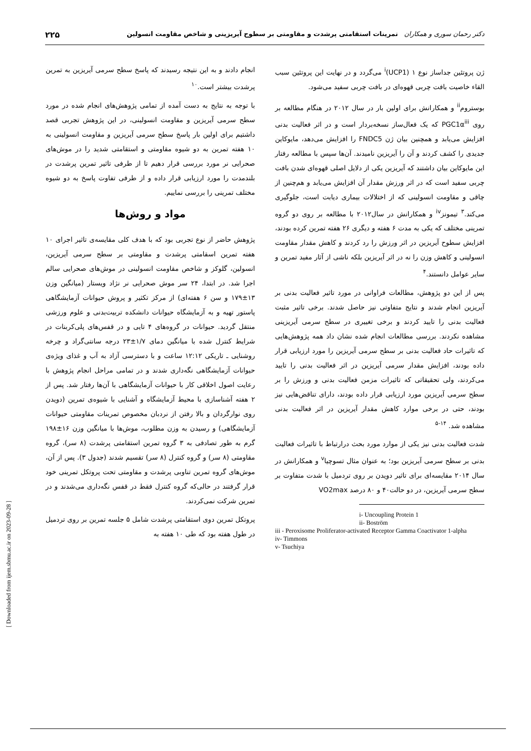دکتر رحمان سوری و همکاران تمرینات استقامتی پرشدت و مقاومتی بر سطوح آیریزینی و شاخص مقاومت انسولین ۲۲۵
ژن پروتئین جداساز نوع ۱ (UCP1)<sup>i</sup> می‌گردد و در نهایت این پروتئین سبب القاء خاصیت بافت چربی قهوه‌ای در بافت چربی سفید می‌شود.
بوستروم<sup>ii</sup> و همکارانش برای اولین بار در سال ۲۰۱۲ در هنگام مطالعه بر روی PGC1α<sup>iii</sup> که یک فعال‌ساز نسخه‌بردار است و در اثر فعالیت بدنی افزایش می‌یابد و همچنین بیان ژن FNDC5 را افزایش می‌دهد، مایوکاین جدیدی را کشف کردند و آن را آیریزین نامیدند. آن‌ها سپس با مطالعه رفتار این مایوکاین بیان داشتند که آیریزین یکی از دلایل اصلی قهوه‌ای شدن بافت چربی سفید است که در اثر ورزش مقدار آن افزایش می‌یابد و هم‌چنین از چاقی و مقاومت انسولینی که از اختلالات بیماری دیابت است، جلوگیری می‌کند.<sup>۳</sup> تیمونز<sup>iv</sup> و همکارانش در سال۲۰۱۲ با مطالعه بر روی دو گروه تمرینی مختلف که یکی به مدت ۶ هفته و دیگری ۲۶ هفته تمرین کرده بودند، افزایش سطوح آیریزین در اثر ورزش را رد کردند و کاهش مقدار مقاومت انسولینی و کاهش وزن را نه در اثر آیریزین بلکه ناشی از آثار مفید تمرین و سایر عوامل دانستند.<sup>۴</sup>
پس از این دو پژوهش، مطالعات فراوانی در مورد تاثیر فعالیت بدنی بر آیریزین انجام شدند و نتایج متفاوتی نیز حاصل شدند. برخی تاثیر مثبت فعالیت بدنی را تایید کردند و برخی تغییری در سطح سرمی آیریزینی مشاهده نکردند. بررسی مطالعات انجام شده نشان داد همه پژوهش‌هایی که تاثیرات حاد فعالیت بدنی بر سطح سرمی آیریزین را مورد ارزیابی قرار داده بودند، افزایش مقدار سرمی آیریزین در اثر فعالیت بدنی را تایید می‌کردند، ولی تحقیقاتی که تاثیرات مزمن فعالیت بدنی و ورزش را بر سطح سرمی آیریزین مورد ارزیابی قرار داده بودند، دارای تناقض‌هایی نیز بودند، حتی در برخی موارد کاهش مقدار آیریزین در اثر فعالیت بدنی مشاهده شد. <sup>۱۴-۵</sup>
شدت فعالیت بدنی نیز یکی از موارد مورد بحث درارتباط با تاثیرات فعالیت بدنی بر سطح سرمی آیریزین بود؛ به عنوان مثال تسوچیا<sup>v</sup> و همکارانش در سال ۲۰۱۴ مقایسه‌ای برای تاثیر دویدن بر روی تردمیل با شدت متفاوت بر سطح سرمی آیریزین، در دو حالت۴۰ و ۸۰ درصد VO2max
i- Uncoupling Protein 1
ii- Boström
iii - Peroxisome Proliferator-activated Receptor Gamma Coactivator 1-alpha
iv- Timmons
v- Tsuchiya
انجام دادند و به این نتیجه رسیدند که پاسخ سطح سرمی آیریزین به تمرین پرشدت بیشتر است.<sup>۱۰</sup>
با توجه به نتایج به دست آمده از تمامی پژوهش‌های انجام شده در مورد سطح سرمی آیریزین و مقاومت انسولینی، در این پژوهش تجربی قصد داشتیم برای اولین بار پاسخ سطح سرمی آیریزین و مقاومت انسولینی به ۱۰ هفته تمرین به دو شیوه مقاومتی و استقامتی شدید را در موش‌های صحرایی نر مورد بررسی قرار دهیم تا از طرفی تاثیر تمرین پرشدت در بلندمدت را مورد ارزیابی قرار داده و از طرفی تفاوت پاسخ به دو شیوه مختلف تمرینی را بررسی نماییم.
مواد و روش‌ها
پژوهش حاضر از نوع تجربی بود که با هدف کلی مقایسه‌ی تاثیر اجرای ۱۰ هفته تمرین اسقامتی پرشدت و مقاومتی بر سطح سرمی آیریزین، انسولین، گلوکز و شاخص مقاومت انسولینی در موش‌های صحرایی سالم اجرا شد. در ابتدا، ۲۴ سر موش صحرایی نر نژاد ویستار (میانگین وزن ۱۳±۱۷۹ و سن ۶ هفته‌ای) از مرکز تکثیر و پروش حیوانات آزمایشگاهی پاستور تهیه و به آزمایشگاه حیوانات دانشکده تربیت‌بدنی و علوم ورزشی منتقل گردید. حیوانات در گروه‌های ۴ تایی و در قفس‌های پلی‌کربنات در شرایط کنترل شده با میانگین دمای ۱/۷±۲۳ درجه سانتی‌گراد و چرخه روشنایی ـ تاریکی ۱۲:۱۲ ساعت و با دسترسی آزاد به آب و غذای ویژه‌ی حیوانات آزمایشگاهی نگه‌داری شدند و در تمامی مراحل انجام پژوهش با رعایت اصول اخلاقی کار با حیوانات آزمایشگاهی با آن‌ها رفتار شد. پس از ۲ هفته آشناسازی با محیط آزمایشگاه و آشنایی با شیوه‌ی تمرین (دویدن روی نوارگردان و بالا رفتن از نردبان مخصوص تمرینات مقاومتی حیوانات آزمایشگاهی) و رسیدن به وزن مطلوب، موش‌ها با میانگین وزن ۱۶±۱۹۸ گرم به طور تصادفی به ۳ گروه تمرین استقامتی پرشدت (۸ سر)، گروه مقاومتی (۸ سر) و گروه کنترل (۸ سر) تقسیم شدند (جدول ۳). پس از آن، موش‌های گروه تمرین تناوبی پرشدت و مقاومتی تحت پروتکل تمرینی خود قرار گرفتند در حالی‌که گروه کنترل فقط در قفس نگه‌داری می‌شدند و در تمرین شرکت نمی‌کردند.
پروتکل تمرین دوی استقامتی پرشدت شامل ۵ جلسه تمرین بر روی تردمیل در طول هفته بود که طی ۱۰ هفته به
[ Downloaded from ijem.sbmu.ac.ir on 2023-09-28 ]